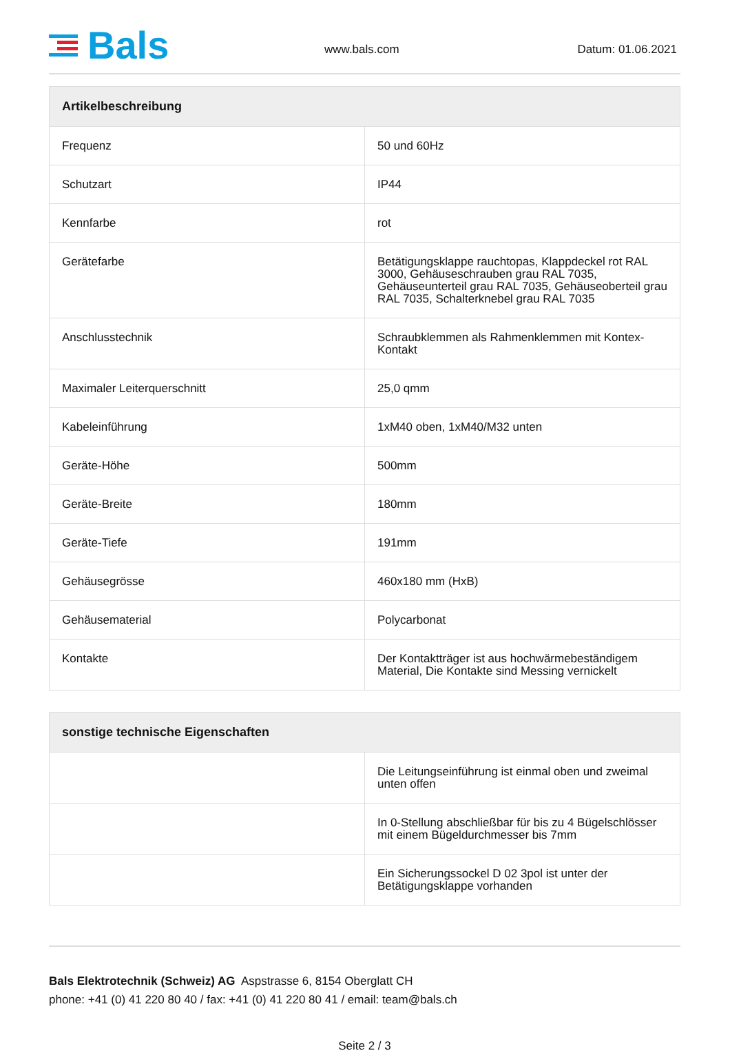Bals
www.bals.com
Datum: 01.06.2021
| Artikelbeschreibung | |
| --- | --- |
| Frequenz | 50 und 60Hz |
| Schutzart | IP44 |
| Kennfarbe | rot |
| Gerätefarbe | Betätigungsklappe rauchtopas, Klappdeckel rot RAL 3000, Gehäuseschrauben grau RAL 7035, Gehäuseunterteil grau RAL 7035, Gehäuseoberteil grau RAL 7035, Schalterknebel grau RAL 7035 |
| Anschlusstechnik | Schraubklemmen als Rahmenklemmen mit Kontex-Kontakt |
| Maximaler Leiterquerschnitt | 25,0 qmm |
| Kabeleinführung | 1xM40 oben, 1xM40/M32 unten |
| Geräte-Höhe | 500mm |
| Geräte-Breite | 180mm |
| Geräte-Tiefe | 191mm |
| Gehäusegrösse | 460x180 mm (HxB) |
| Gehäusematerial | Polycarbonat |
| Kontakte | Der Kontaktträger ist aus hochwärmebeständigem Material, Die Kontakte sind Messing vernickelt |
| sonstige technische Eigenschaften | |
| --- | --- |
| | Die Leitungseinführung ist einmal oben und zweimal unten offen |
| | In 0-Stellung abschließbar für bis zu 4 Bügelschlösser mit einem Bügeldurchmesser bis 7mm |
| | Ein Sicherungssockel D 02 3pol ist unter der Betätigungsklappe vorhanden |
Bals Elektrotechnik (Schweiz) AG Aspstrasse 6, 8154 Oberglatt CH
phone: +41 (0) 41 220 80 40 / fax: +41 (0) 41 220 80 41 / email: team@bals.ch
Seite 2 / 3